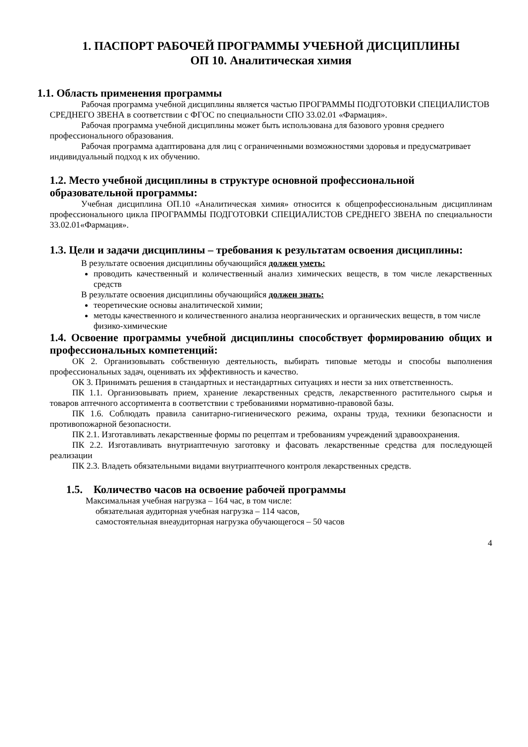1. ПАСПОРТ РАБОЧЕЙ ПРОГРАММЫ УЧЕБНОЙ ДИСЦИПЛИНЫ
ОП 10. Аналитическая химия
1.1. Область применения программы
Рабочая программа учебной дисциплины является частью ПРОГРАММЫ ПОДГОТОВКИ СПЕЦИАЛИСТОВ СРЕДНЕГО ЗВЕНА в соответствии с ФГОС по специальности СПО 33.02.01 «Фармация».
Рабочая программа учебной дисциплины может быть использована для базового уровня среднего профессионального образования.
Рабочая программа адаптирована для лиц с ограниченными возможностями здоровья и предусматривает индивидуальный подход к их обучению.
1.2. Место учебной дисциплины в структуре основной профессиональной образовательной программы:
Учебная дисциплина ОП.10 «Аналитическая химия» относится к общепрофессиональным дисциплинам профессионального цикла ПРОГРАММЫ ПОДГОТОВКИ СПЕЦИАЛИСТОВ СРЕДНЕГО ЗВЕНА по специальности 33.02.01«Фармация».
1.3. Цели и задачи дисциплины – требования к результатам освоения дисциплины:
В результате освоения дисциплины обучающийся должен уметь:
проводить качественный и количественный анализ химических веществ, в том числе лекарственных средств
В результате освоения дисциплины обучающийся должен знать:
теоретические основы аналитической химии;
методы качественного и количественного анализа неорганических и органических веществ, в том числе физико-химические
1.4. Освоение программы учебной дисциплины способствует формированию общих и профессиональных компетенций:
ОК 2. Организовывать собственную деятельность, выбирать типовые методы и способы выполнения профессиональных задач, оценивать их эффективность и качество.
ОК 3. Принимать решения в стандартных и нестандартных ситуациях и нести за них ответственность.
ПК 1.1. Организовывать прием, хранение лекарственных средств, лекарственного растительного сырья и товаров аптечного ассортимента в соответствии с требованиями нормативно-правовой базы.
ПК 1.6. Соблюдать правила санитарно-гигиенического режима, охраны труда, техники безопасности и противопожарной безопасности.
ПК 2.1. Изготавливать лекарственные формы по рецептам и требованиям учреждений здравоохранения.
ПК 2.2. Изготавливать внутриаптечную заготовку и фасовать лекарственные средства для последующей реализации
ПК 2.3. Владеть обязательными видами внутриаптечного контроля лекарственных средств.
1.5. Количество часов на освоение рабочей программы
Максимальная учебная нагрузка – 164 час, в том числе:
обязательная аудиторная учебная нагрузка – 114 часов,
самостоятельная внеаудиторная нагрузка обучающегося – 50 часов
4